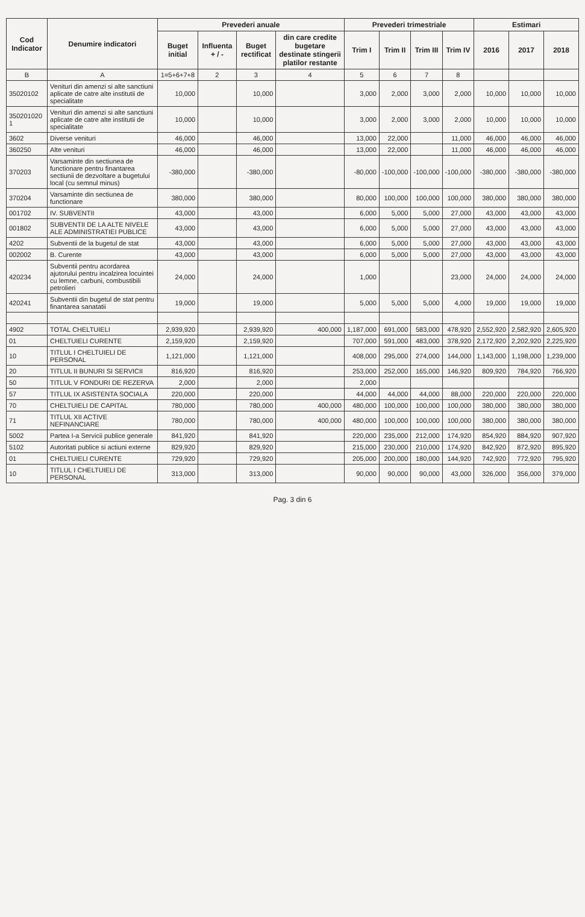| Cod Indicator | Denumire indicatori | Prevederi anuale | | | | Prevederi trimestriale | | | | Estimari | | |
| --- | --- | --- | --- | --- | --- | --- | --- | --- | --- | --- | --- | --- |
| | | Buget initial | Influenta + / - | Buget rectificat | din care credite bugetare destinate stingerii platilor restante | Trim I | Trim II | Trim III | Trim IV | 2016 | 2017 | 2018 |
| B | A | 1=5+6+7+8 | 2 | 3 | 4 | 5 | 6 | 7 | 8 | | | |
| 35020102 | Venituri din amenzi si alte sanctiuni aplicate de catre alte institutii de specialitate | 10,000 | | 10,000 | | 3,000 | 2,000 | 3,000 | 2,000 | 10,000 | 10,000 | 10,000 |
| 350201020 1 | Venituri din amenzi si alte sanctiuni aplicate de catre alte institutii de specialitate | 10,000 | | 10,000 | | 3,000 | 2,000 | 3,000 | 2,000 | 10,000 | 10,000 | 10,000 |
| 3602 | Diverse venituri | 46,000 | | 46,000 | | 13,000 | 22,000 | | 11,000 | 46,000 | 46,000 | 46,000 |
| 360250 | Alte venituri | 46,000 | | 46,000 | | 13,000 | 22,000 | | 11,000 | 46,000 | 46,000 | 46,000 |
| 370203 | Varsaminte din sectiunea de functionare pentru finantarea sectiunii de dezvoltare a bugetului local (cu semnul minus) | -380,000 | | -380,000 | | -80,000 | -100,000 | -100,000 | -100,000 | -380,000 | -380,000 | -380,000 |
| 370204 | Varsaminte din sectiunea de functionare | 380,000 | | 380,000 | | 80,000 | 100,000 | 100,000 | 100,000 | 380,000 | 380,000 | 380,000 |
| 001702 | IV. SUBVENTII | 43,000 | | 43,000 | | 6,000 | 5,000 | 5,000 | 27,000 | 43,000 | 43,000 | 43,000 |
| 001802 | SUBVENTII DE LA ALTE NIVELE ALE ADMINISTRATIEI PUBLICE | 43,000 | | 43,000 | | 6,000 | 5,000 | 5,000 | 27,000 | 43,000 | 43,000 | 43,000 |
| 4202 | Subventii de la bugetul de stat | 43,000 | | 43,000 | | 6,000 | 5,000 | 5,000 | 27,000 | 43,000 | 43,000 | 43,000 |
| 002002 | B. Curente | 43,000 | | 43,000 | | 6,000 | 5,000 | 5,000 | 27,000 | 43,000 | 43,000 | 43,000 |
| 420234 | Subventii pentru acordarea ajutorului pentru incalzirea locuintei cu lemne, carbuni, combustibili petrolieri | 24,000 | | 24,000 | | 1,000 | | | 23,000 | 24,000 | 24,000 | 24,000 |
| 420241 | Subventii din bugetul de stat pentru finantarea sanatatii | 19,000 | | 19,000 | | 5,000 | 5,000 | 5,000 | 4,000 | 19,000 | 19,000 | 19,000 |
| 4902 | TOTAL CHELTUIELI | 2,939,920 | | 2,939,920 | 400,000 | 1,187,000 | 691,000 | 583,000 | 478,920 | 2,552,920 | 2,582,920 | 2,605,920 |
| 01 | CHELTUIELI CURENTE | 2,159,920 | | 2,159,920 | | 707,000 | 591,000 | 483,000 | 378,920 | 2,172,920 | 2,202,920 | 2,225,920 |
| 10 | TITLUL I CHELTUIELI DE PERSONAL | 1,121,000 | | 1,121,000 | | 408,000 | 295,000 | 274,000 | 144,000 | 1,143,000 | 1,198,000 | 1,239,000 |
| 20 | TITLUL II BUNURI SI SERVICII | 816,920 | | 816,920 | | 253,000 | 252,000 | 165,000 | 146,920 | 809,920 | 784,920 | 766,920 |
| 50 | TITLUL V FONDURI DE REZERVA | 2,000 | | 2,000 | | 2,000 | | | | | | |
| 57 | TITLUL IX ASISTENTA SOCIALA | 220,000 | | 220,000 | | 44,000 | 44,000 | 44,000 | 88,000 | 220,000 | 220,000 | 220,000 |
| 70 | CHELTUIELI DE CAPITAL | 780,000 | | 780,000 | 400,000 | 480,000 | 100,000 | 100,000 | 100,000 | 380,000 | 380,000 | 380,000 |
| 71 | TITLUL XII ACTIVE NEFINANCIARE | 780,000 | | 780,000 | 400,000 | 480,000 | 100,000 | 100,000 | 100,000 | 380,000 | 380,000 | 380,000 |
| 5002 | Partea I-a Servicii publice generale | 841,920 | | 841,920 | | 220,000 | 235,000 | 212,000 | 174,920 | 854,920 | 884,920 | 907,920 |
| 5102 | Autoritati publice si actiuni externe | 829,920 | | 829,920 | | 215,000 | 230,000 | 210,000 | 174,920 | 842,920 | 872,920 | 895,920 |
| 01 | CHELTUIELI CURENTE | 729,920 | | 729,920 | | 205,000 | 200,000 | 180,000 | 144,920 | 742,920 | 772,920 | 795,920 |
| 10 | TITLUL I CHELTUIELI DE PERSONAL | 313,000 | | 313,000 | | 90,000 | 90,000 | 90,000 | 43,000 | 326,000 | 356,000 | 379,000 |
Pag. 3 din 6